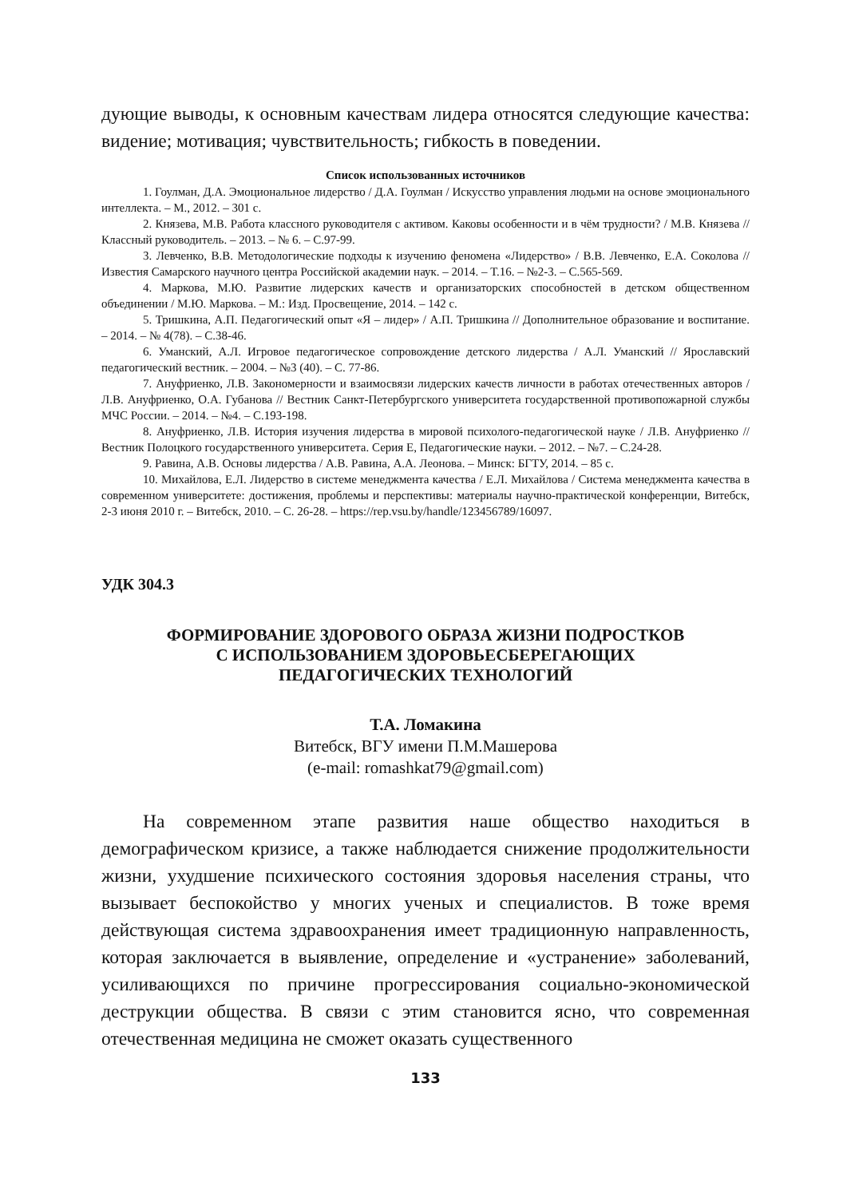дующие выводы, к основным качествам лидера относятся следующие качества: видение; мотивация; чувствительность; гибкость в поведении.
Список использованных источников
1. Гоулман, Д.А. Эмоциональное лидерство / Д.А. Гоулман / Искусство управления людьми на основе эмоционального интеллекта. – М., 2012. – 301 с.
2. Князева, М.В. Работа классного руководителя с активом. Каковы особенности и в чём трудности? / М.В. Князева // Классный руководитель. – 2013. – № 6. – С.97-99.
3. Левченко, В.В. Методологические подходы к изучению феномена «Лидерство» / В.В. Левченко, Е.А. Соколова // Известия Самарского научного центра Российской академии наук. – 2014. – Т.16. – №2-3. – С.565-569.
4. Маркова, М.Ю. Развитие лидерских качеств и организаторских способностей в детском общественном объединении / М.Ю. Маркова. – М.: Изд. Просвещение, 2014. – 142 с.
5. Тришкина, А.П. Педагогический опыт «Я – лидер» / А.П. Тришкина // Дополнительное образование и воспитание. – 2014. – № 4(78). – С.38-46.
6. Уманский, А.Л. Игровое педагогическое сопровождение детского лидерства / А.Л. Уманский // Ярославский педагогический вестник. – 2004. – №3 (40). – С. 77-86.
7. Ануфриенко, Л.В. Закономерности и взаимосвязи лидерских качеств личности в работах отечественных авторов / Л.В. Ануфриенко, О.А. Губанова // Вестник Санкт-Петербургского университета государственной противопожарной службы МЧС России. – 2014. – №4. – С.193-198.
8. Ануфриенко, Л.В. История изучения лидерства в мировой психолого-педагогической науке / Л.В. Ануфриенко // Вестник Полоцкого государственного университета. Серия Е, Педагогические науки. – 2012. – №7. – С.24-28.
9. Равина, А.В. Основы лидерства / А.В. Равина, А.А. Леонова. – Минск: БГТУ, 2014. – 85 с.
10. Михайлова, Е.Л. Лидерство в системе менеджмента качества / Е.Л. Михайлова / Система менеджмента качества в современном университете: достижения, проблемы и перспективы: материалы научно-практической конференции, Витебск, 2-3 июня 2010 г. – Витебск, 2010. – С. 26-28. – https://rep.vsu.by/handle/123456789/16097.
УДК 304.3
ФОРМИРОВАНИЕ ЗДОРОВОГО ОБРАЗА ЖИЗНИ ПОДРОСТКОВ
С ИСПОЛЬЗОВАНИЕМ ЗДОРОВЬЕСБЕРЕГАЮЩИХ
ПЕДАГОГИЧЕСКИХ ТЕХНОЛОГИЙ
Т.А. Ломакина
Витебск, ВГУ имени П.М.Машерова
(e-mail: romashkat79@gmail.com)
На современном этапе развития наше общество находиться в демографическом кризисе, а также наблюдается снижение продолжительности жизни, ухудшение психического состояния здоровья населения страны, что вызывает беспокойство у многих ученых и специалистов. В тоже время действующая система здравоохранения имеет традиционную направленность, которая заключается в выявление, определение и «устранение» заболеваний, усиливающихся по причине прогрессирования социально-экономической деструкции общества. В связи с этим становится ясно, что современная отечественная медицина не сможет оказать существенного
133